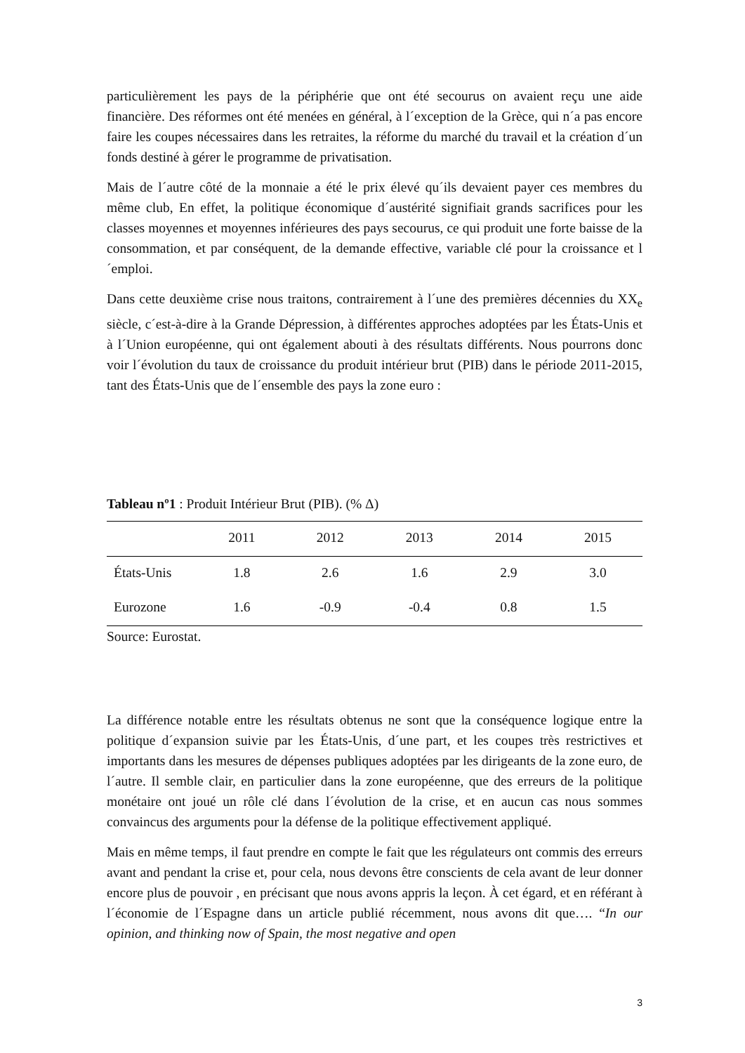particulièrement les pays de la périphérie que ont été secourus on avaient reçu une aide financière. Des réformes ont été menées en général, à l´exception de la Grèce, qui n´a pas encore faire les coupes nécessaires dans les retraites, la réforme du marché du travail et la création d´un fonds destiné à gérer le programme de privatisation.
Mais de l´autre côté de la monnaie a été le prix élevé qu´ils devaient payer ces membres du même club, En effet, la politique économique d´austérité signifiait grands sacrifices pour les classes moyennes et moyennes inférieures des pays secourus, ce qui produit une forte baisse de la consommation, et par conséquent, de la demande effective, variable clé pour la croissance et l´emploi.
Dans cette deuxième crise nous traitons, contrairement à l´une des premières décennies du XX<sub>e</sub> siècle, c´est-à-dire à la Grande Dépression, à différentes approches adoptées par les États-Unis et à l´Union européenne, qui ont également abouti à des résultats différents. Nous pourrons donc voir l´évolution du taux de croissance du produit intérieur brut (PIB) dans le période 2011-2015, tant des États-Unis que de l´ensemble des pays la zone euro :
Tableau nº1 : Produit Intérieur Brut (PIB). (% Δ)
| | 2011 | 2012 | 2013 | 2014 | 2015 |
| --- | --- | --- | --- | --- | --- |
| États-Unis | 1.8 | 2.6 | 1.6 | 2.9 | 3.0 |
| Eurozone | 1.6 | -0.9 | -0.4 | 0.8 | 1.5 |
Source: Eurostat.
La différence notable entre les résultats obtenus ne sont que la conséquence logique entre la politique d´expansion suivie par les États-Unis, d´une part, et les coupes très restrictives et importants dans les mesures de dépenses publiques adoptées par les dirigeants de la zone euro, de l´autre. Il semble clair, en particulier dans la zone européenne, que des erreurs de la politique monétaire ont joué un rôle clé dans l´évolution de la crise, et en aucun cas nous sommes convaincus des arguments pour la défense de la politique effectivement appliqué.
Mais en même temps, il faut prendre en compte le fait que les régulateurs ont commis des erreurs avant and pendant la crise et, pour cela, nous devons être conscients de cela avant de leur donner encore plus de pouvoir , en précisant que nous avons appris la leçon. À cet égard, et en référant à l´économie de l´Espagne dans un article publié récemment, nous avons dit que…. “In our opinion, and thinking now of Spain, the most negative and open
3